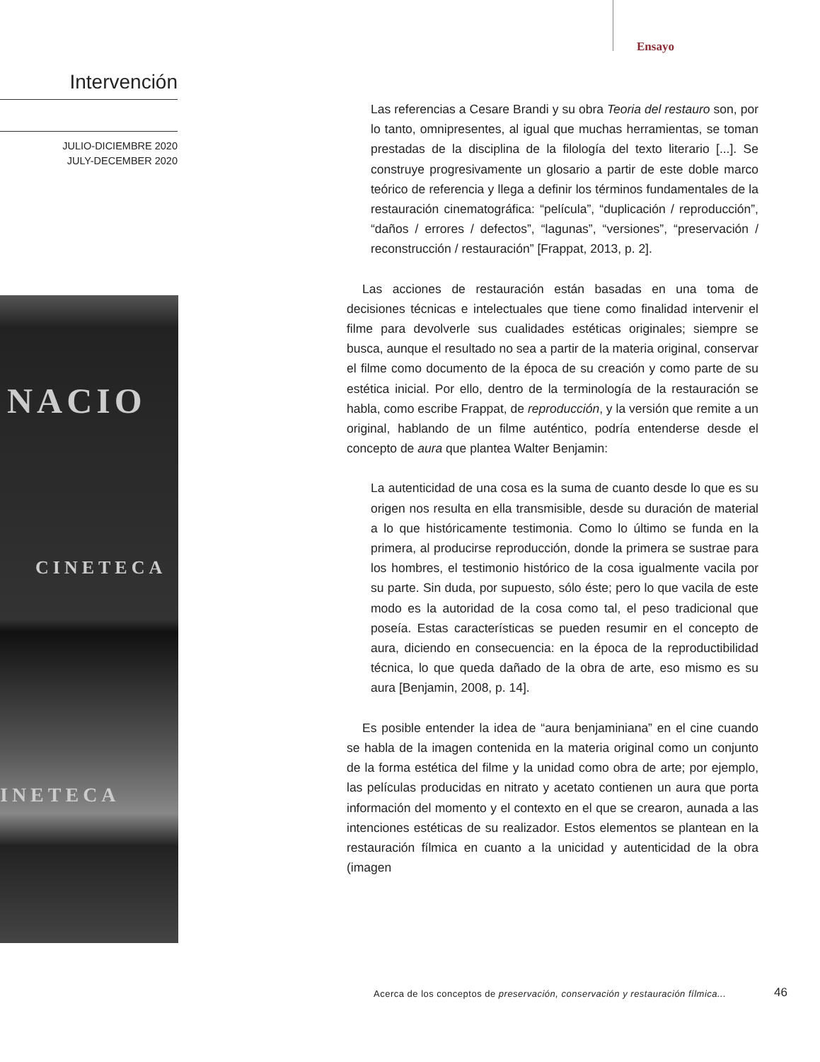Ensayo
Intervención
JULIO-DICIEMBRE 2020
JULY-DECEMBER 2020
NACIO
CINETECA
INETECA
Las referencias a Cesare Brandi y su obra Teoria del restauro son, por lo tanto, omnipresentes, al igual que muchas herramientas, se toman prestadas de la disciplina de la filología del texto literario [...]. Se construye progresivamente un glosario a partir de este doble marco teórico de referencia y llega a definir los términos fundamentales de la restauración cinematográfica: “película”, “duplicación / reproducción”, “daños / errores / defectos”, “lagunas”, “versiones”, “preservación / reconstrucción / restauración” [Frappat, 2013, p. 2].
Las acciones de restauración están basadas en una toma de decisiones técnicas e intelectuales que tiene como finalidad intervenir el filme para devolverle sus cualidades estéticas originales; siempre se busca, aunque el resultado no sea a partir de la materia original, conservar el filme como documento de la época de su creación y como parte de su estética inicial. Por ello, dentro de la terminología de la restauración se habla, como escribe Frappat, de reproducción, y la versión que remite a un original, hablando de un filme auténtico, podría entenderse desde el concepto de aura que plantea Walter Benjamin:
La autenticidad de una cosa es la suma de cuanto desde lo que es su origen nos resulta en ella transmisible, desde su duración de material a lo que históricamente testimonia. Como lo último se funda en la primera, al producirse reproducción, donde la primera se sustrae para los hombres, el testimonio histórico de la cosa igualmente vacila por su parte. Sin duda, por supuesto, sólo éste; pero lo que vacila de este modo es la autoridad de la cosa como tal, el peso tradicional que poseía. Estas características se pueden resumir en el concepto de aura, diciendo en consecuencia: en la época de la reproductibilidad técnica, lo que queda dañado de la obra de arte, eso mismo es su aura [Benjamin, 2008, p. 14].
Es posible entender la idea de “aura benjaminiana” en el cine cuando se habla de la imagen contenida en la materia original como un conjunto de la forma estética del filme y la unidad como obra de arte; por ejemplo, las películas producidas en nitrato y acetato contienen un aura que porta información del momento y el contexto en el que se crearon, aunada a las intenciones estéticas de su realizador. Estos elementos se plantean en la restauración fílmica en cuanto a la unicidad y autenticidad de la obra (imagen
Acerca de los conceptos de preservación, conservación y restauración fílmica...
46